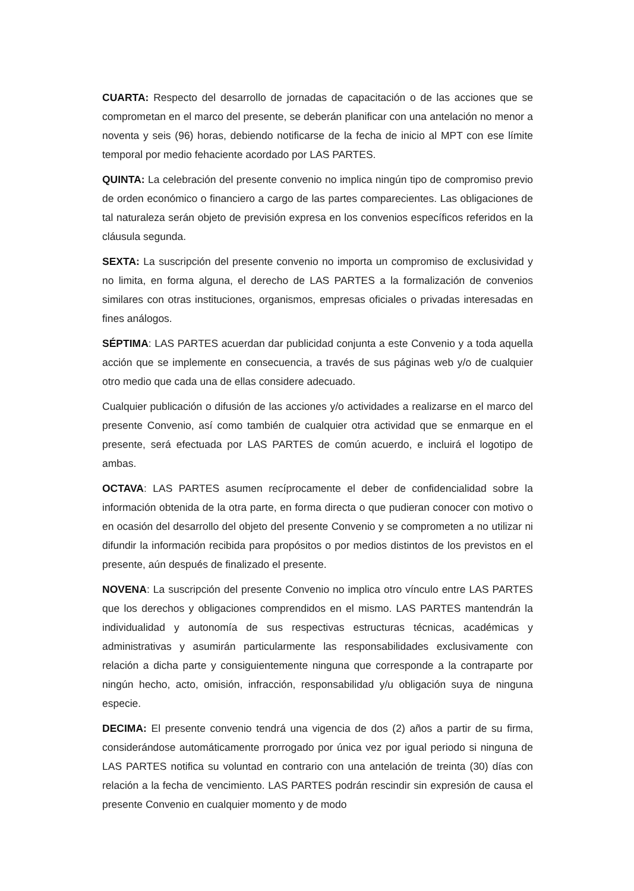CUARTA: Respecto del desarrollo de jornadas de capacitación o de las acciones que se comprometan en el marco del presente, se deberán planificar con una antelación no menor a noventa y seis (96) horas, debiendo notificarse de la fecha de inicio al MPT con ese límite temporal por medio fehaciente acordado por LAS PARTES.
QUINTA: La celebración del presente convenio no implica ningún tipo de compromiso previo de orden económico o financiero a cargo de las partes comparecientes. Las obligaciones de tal naturaleza serán objeto de previsión expresa en los convenios específicos referidos en la cláusula segunda.
SEXTA: La suscripción del presente convenio no importa un compromiso de exclusividad y no limita, en forma alguna, el derecho de LAS PARTES a la formalización de convenios similares con otras instituciones, organismos, empresas oficiales o privadas interesadas en fines análogos.
SÉPTIMA: LAS PARTES acuerdan dar publicidad conjunta a este Convenio y a toda aquella acción que se implemente en consecuencia, a través de sus páginas web y/o de cualquier otro medio que cada una de ellas considere adecuado.
Cualquier publicación o difusión de las acciones y/o actividades a realizarse en el marco del presente Convenio, así como también de cualquier otra actividad que se enmarque en el presente, será efectuada por LAS PARTES de común acuerdo, e incluirá el logotipo de ambas.
OCTAVA: LAS PARTES asumen recíprocamente el deber de confidencialidad sobre la información obtenida de la otra parte, en forma directa o que pudieran conocer con motivo o en ocasión del desarrollo del objeto del presente Convenio y se comprometen a no utilizar ni difundir la información recibida para propósitos o por medios distintos de los previstos en el presente, aún después de finalizado el presente.
NOVENA: La suscripción del presente Convenio no implica otro vínculo entre LAS PARTES que los derechos y obligaciones comprendidos en el mismo. LAS PARTES mantendrán la individualidad y autonomía de sus respectivas estructuras técnicas, académicas y administrativas y asumirán particularmente las responsabilidades exclusivamente con relación a dicha parte y consiguientemente ninguna que corresponde a la contraparte por ningún hecho, acto, omisión, infracción, responsabilidad y/u obligación suya de ninguna especie.
DECIMA: El presente convenio tendrá una vigencia de dos (2) años a partir de su firma, considerándose automáticamente prorrogado por única vez por igual periodo si ninguna de LAS PARTES notifica su voluntad en contrario con una antelación de treinta (30) días con relación a la fecha de vencimiento. LAS PARTES podrán rescindir sin expresión de causa el presente Convenio en cualquier momento y de modo